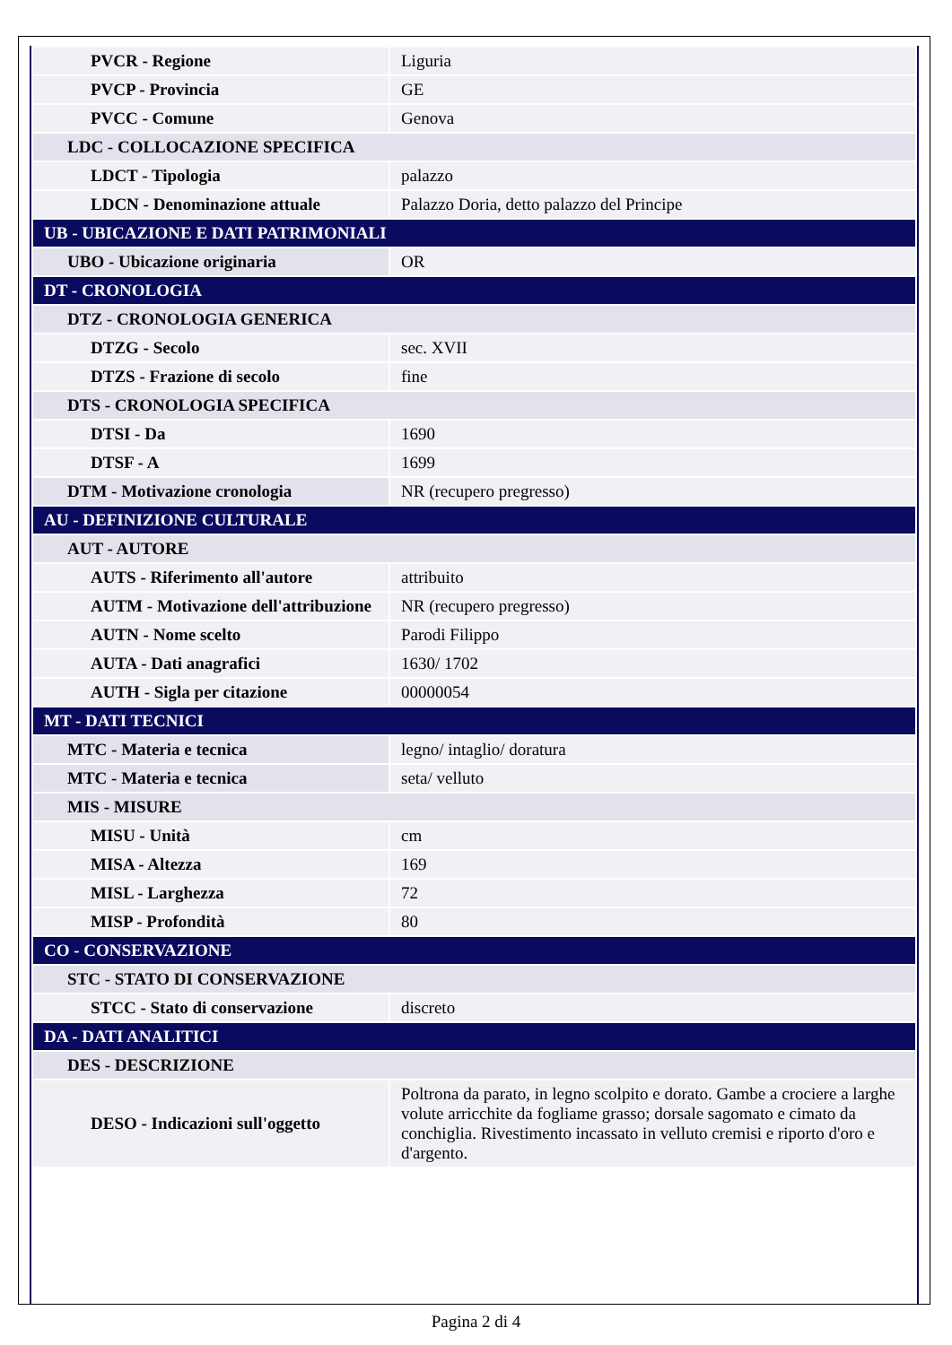| PVCR - Regione | Liguria |
| PVCP - Provincia | GE |
| PVCC - Comune | Genova |
| LDC - COLLOCAZIONE SPECIFICA | |
| LDCT - Tipologia | palazzo |
| LDCN - Denominazione attuale | Palazzo Doria, detto palazzo del Principe |
| UB - UBICAZIONE E DATI PATRIMONIALI | |
| UBO - Ubicazione originaria | OR |
| DT - CRONOLOGIA | |
| DTZ - CRONOLOGIA GENERICA | |
| DTZG - Secolo | sec. XVII |
| DTZS - Frazione di secolo | fine |
| DTS - CRONOLOGIA SPECIFICA | |
| DTSI - Da | 1690 |
| DTSF - A | 1699 |
| DTM - Motivazione cronologia | NR (recupero pregresso) |
| AU - DEFINIZIONE CULTURALE | |
| AUT - AUTORE | |
| AUTS - Riferimento all'autore | attribuito |
| AUTM - Motivazione dell'attribuzione | NR (recupero pregresso) |
| AUTN - Nome scelto | Parodi Filippo |
| AUTA - Dati anagrafici | 1630/ 1702 |
| AUTH - Sigla per citazione | 00000054 |
| MT - DATI TECNICI | |
| MTC - Materia e tecnica | legno/ intaglio/ doratura |
| MTC - Materia e tecnica | seta/ velluto |
| MIS - MISURE | |
| MISU - Unità | cm |
| MISA - Altezza | 169 |
| MISL - Larghezza | 72 |
| MISP - Profondità | 80 |
| CO - CONSERVAZIONE | |
| STC - STATO DI CONSERVAZIONE | |
| STCC - Stato di conservazione | discreto |
| DA - DATI ANALITICI | |
| DES - DESCRIZIONE | |
| DESO - Indicazioni sull'oggetto | Poltrona da parato, in legno scolpito e dorato. Gambe a crociere a larghe volute arricchite da fogliame grasso; dorsale sagomato e cimato da conchiglia. Rivestimento incassato in velluto cremisi e riporto d'oro e d'argento. |
Pagina 2 di 4